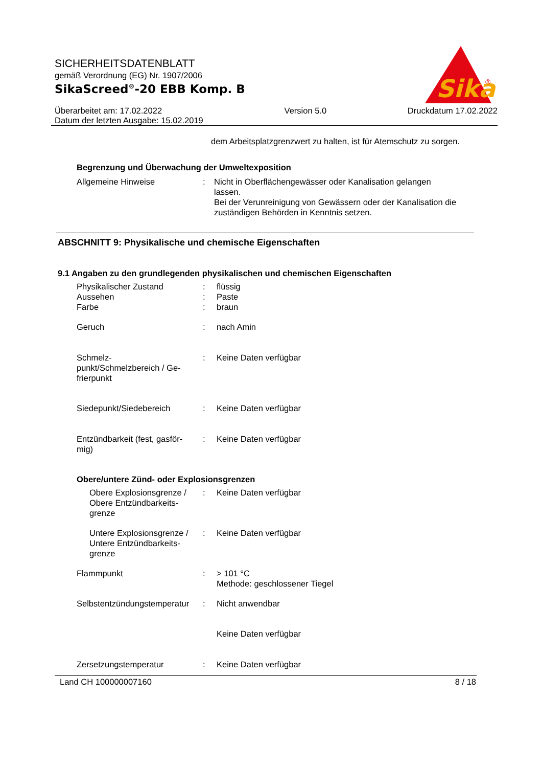SICHERHEITSDATENBLATT
gemäß Verordnung (EG) Nr. 1907/2006
SikaScreed<sup>®</sup>-20 EBB Komp. B
Sika
®
Überarbeitet am: 17.02.2022
Datum der letzten Ausgabe: 15.02.2019
Version 5.0 Druckdatum 17.02.2022
dem Arbeitsplatzgrenzwert zu halten, ist für Atemschutz zu sorgen.
Begrenzung und Überwachung der Umweltexposition
Allgemeine Hinweise : Nicht in Oberflächengewässer oder Kanalisation gelangen lassen.
Bei der Verunreinigung von Gewässern oder der Kanalisation die zuständigen Behörden in Kenntnis setzen.
ABSCHNITT 9: Physikalische und chemische Eigenschaften
9.1 Angaben zu den grundlegenden physikalischen und chemischen Eigenschaften
Physikalischer Zustand : flüssig
Aussehen : Paste
Farbe : braun
Geruch : nach Amin
Schmelz-
punkt/Schmelzbereich / Ge-
frierpunkt
: Keine Daten verfügbar
Siedepunkt/Siedebereich : Keine Daten verfügbar
Entzündbarkeit (fest, gasför-
mig)
: Keine Daten verfügbar
Obere/untere Zünd- oder Explosionsgrenzen
Obere Explosionsgrenze / Obere Entzündbarkeits-
grenze
: Keine Daten verfügbar
Untere Explosionsgrenze / Untere Entzündbarkeits-
grenze
: Keine Daten verfügbar
Flammpunkt : > 101 °C
Methode: geschlossener Tiegel
Selbstentzündungstemperatur
: Nicht anwendbar
Keine Daten verfügbar
Zersetzungstemperatur : Keine Daten verfügbar
Land CH 100000007160 8 / 18